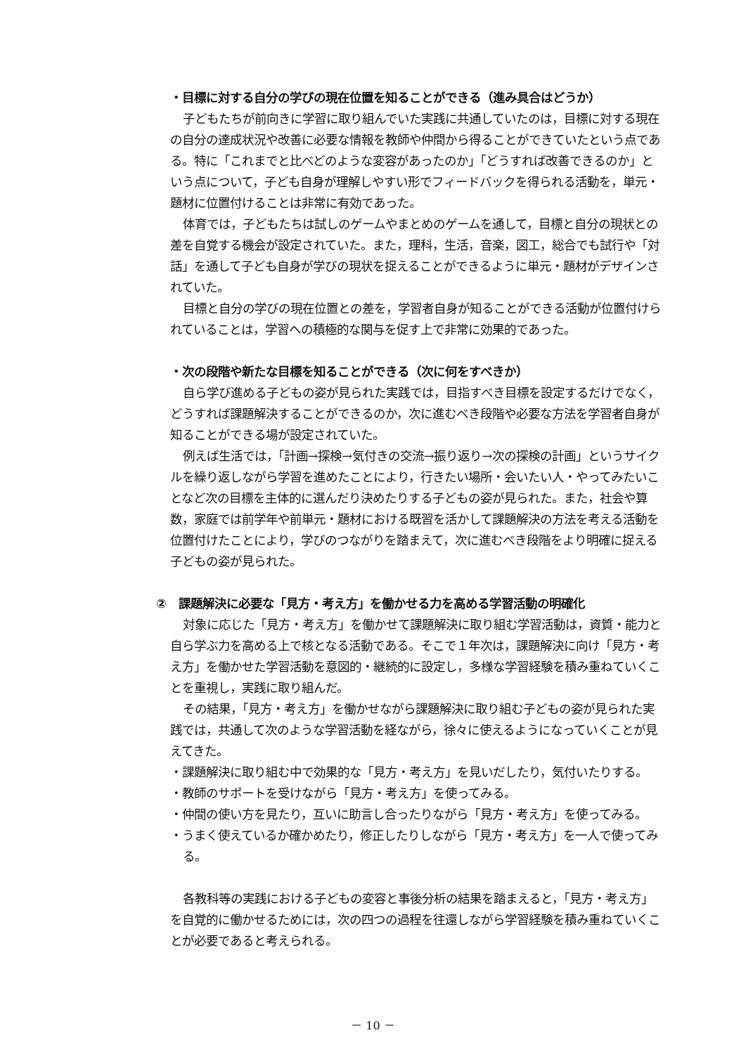・目標に対する自分の学びの現在位置を知ることができる（進み具合はどうか）
子どもたちが前向きに学習に取り組んでいた実践に共通していたのは，目標に対する現在の自分の達成状況や改善に必要な情報を教師や仲間から得ることができていたという点である。特に「これまでと比べどのような変容があったのか」「どうすれば改善できるのか」という点について，子ども自身が理解しやすい形でフィードバックを得られる活動を，単元・題材に位置付けることは非常に有効であった。
体育では，子どもたちは試しのゲームやまとめのゲームを通して，目標と自分の現状との差を自覚する機会が設定されていた。また，理科，生活，音楽，図工，総合でも試行や「対話」を通して子ども自身が学びの現状を捉えることができるように単元・題材がデザインされていた。
目標と自分の学びの現在位置との差を，学習者自身が知ることができる活動が位置付けられていることは，学習への積極的な関与を促す上で非常に効果的であった。
・次の段階や新たな目標を知ることができる（次に何をすべきか）
自ら学び進める子どもの姿が見られた実践では，目指すべき目標を設定するだけでなく，どうすれば課題解決することができるのか，次に進むべき段階や必要な方法を学習者自身が知ることができる場が設定されていた。
例えば生活では，「計画→探検→気付きの交流→振り返り→次の探検の計画」というサイクルを繰り返しながら学習を進めたことにより，行きたい場所・会いたい人・やってみたいことなど次の目標を主体的に選んだり決めたりする子どもの姿が見られた。また，社会や算数，家庭では前学年や前単元・題材における既習を活かして課題解決の方法を考える活動を位置付けたことにより，学びのつながりを踏まえて，次に進むべき段階をより明確に捉える子どもの姿が見られた。
②　課題解決に必要な「見方・考え方」を働かせる力を高める学習活動の明確化
対象に応じた「見方・考え方」を働かせて課題解決に取り組む学習活動は，資質・能力と自ら学ぶ力を高める上で核となる活動である。そこで１年次は，課題解決に向け「見方・考え方」を働かせた学習活動を意図的・継続的に設定し，多様な学習経験を積み重ねていくことを重視し，実践に取り組んだ。
その結果，「見方・考え方」を働かせながら課題解決に取り組む子どもの姿が見られた実践では，共通して次のような学習活動を経ながら，徐々に使えるようになっていくことが見えてきた。
・課題解決に取り組む中で効果的な「見方・考え方」を見いだしたり，気付いたりする。
・教師のサポートを受けながら「見方・考え方」を使ってみる。
・仲間の使い方を見たり，互いに助言し合ったりながら「見方・考え方」を使ってみる。
・うまく使えているか確かめたり，修正したりしながら「見方・考え方」を一人で使ってみる。
各教科等の実践における子どもの変容と事後分析の結果を踏まえると，「見方・考え方」を自覚的に働かせるためには，次の四つの過程を往還しながら学習経験を積み重ねていくことが必要であると考えられる。
－ 10 －